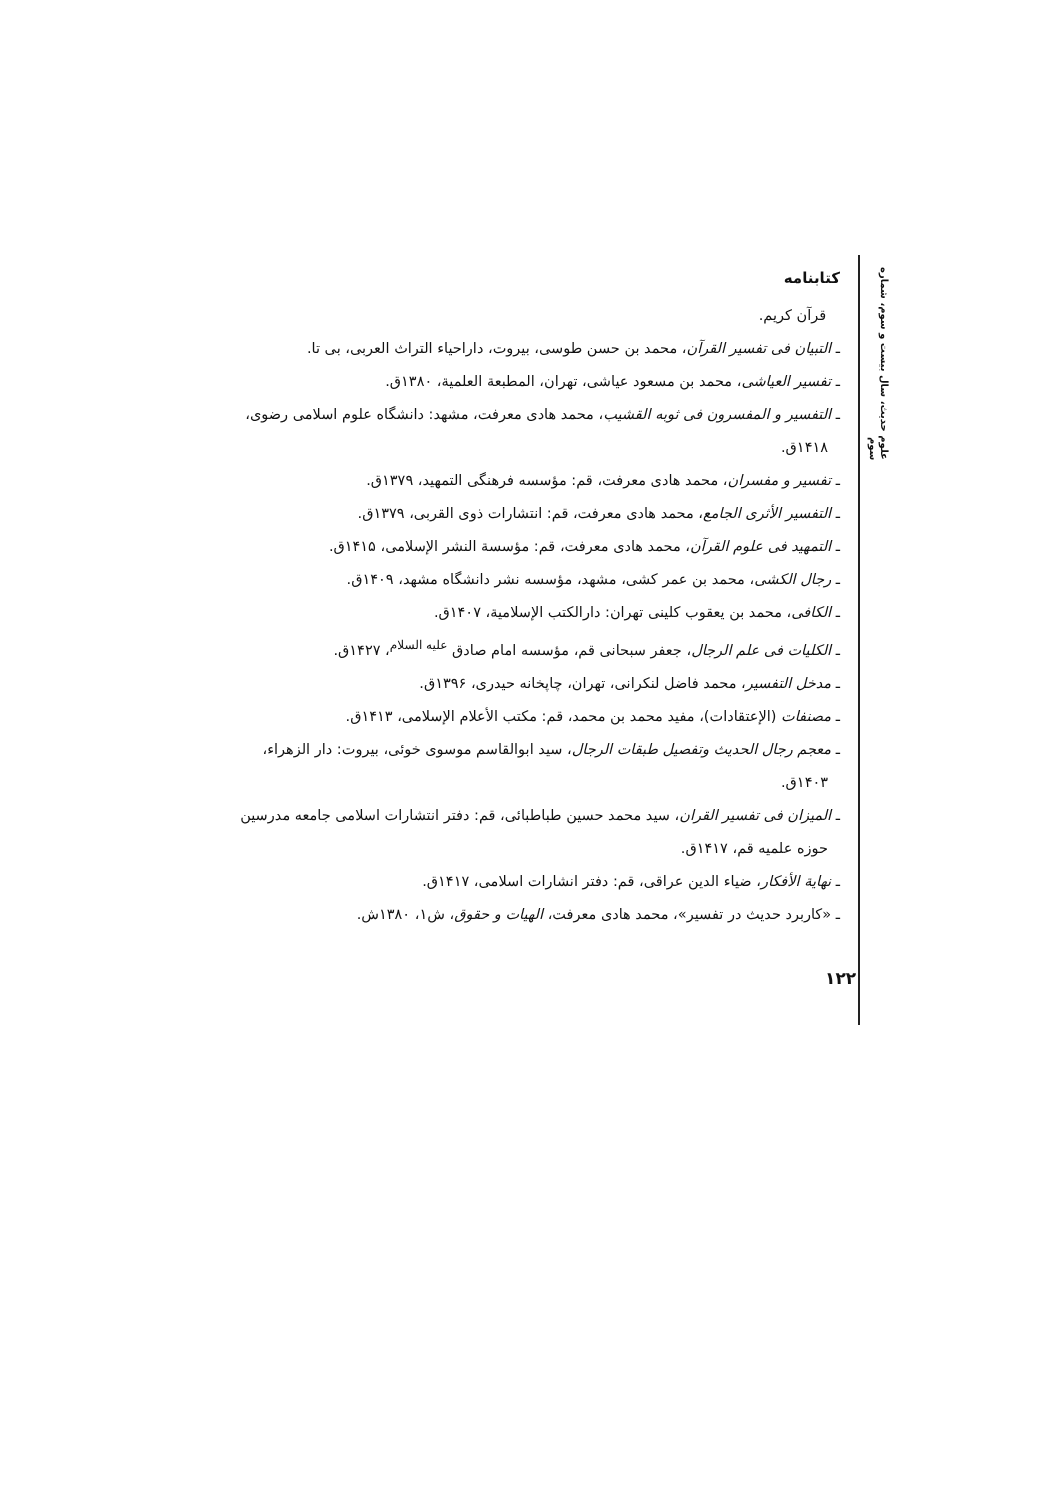علوم حدیث، سال بیست و سوم، شماره سوم
کتابنامه
قرآن کریم.
ـ التبیان فی تفسیر القرآن، محمد بن حسن طوسی، بیروت، داراحیاء التراث العربی، بی تا.
ـ تفسیر العیاشی، محمد بن مسعود عیاشی، تهران، المطبعة العلمیة، ۱۳۸۰ق.
ـ التفسیر و المفسرون فی ثوبه القشیب، محمد هادی معرفت، مشهد: دانشگاه علوم اسلامی رضوی، ۱۴۱۸ق.
ـ تفسیر و مفسران، محمد هادی معرفت، قم: مؤسسه فرهنگی التمهید، ۱۳۷۹ق.
ـ التفسیر الأثری الجامع، محمد هادی معرفت، قم: انتشارات ذوی القربی، ۱۳۷۹ق.
ـ التمهید فی علوم القرآن، محمد هادی معرفت، قم: مؤسسة النشر الإسلامی، ۱۴۱۵ق.
ـ رجال الکشی، محمد بن عمر کشی، مشهد، مؤسسه نشر دانشگاه مشهد، ۱۴۰۹ق.
ـ الکافی، محمد بن یعقوب کلینی تهران: دارالکتب الإسلامیة، ۱۴۰۷ق.
ـ الکلیات فی علم الرجال، جعفر سبحانی قم، مؤسسه امام صادق <sup>علیه السلام</sup>، ۱۴۲۷ق.
ـ مدخل التفسیر، محمد فاضل لنکرانی، تهران، چاپخانه حیدری، ۱۳۹۶ق.
ـ مصنفات (الإعتقادات)، مفید محمد بن محمد، قم: مکتب الأعلام الإسلامی، ۱۴۱۳ق.
ـ معجم رجال الحدیث وتفصیل طبقات الرجال، سید ابوالقاسم موسوی خوئی، بیروت: دار الزهراء، ۱۴۰۳ق.
ـ المیزان فی تفسیر القران، سید محمد حسین طباطبائی، قم: دفتر انتشارات اسلامی جامعه مدرسین حوزه علمیه قم، ۱۴۱۷ق.
ـ نهایة الأفکار، ضیاء الدین عراقی، قم: دفتر انشارات اسلامی، ۱۴۱۷ق.
ـ «کاربرد حدیث در تفسیر»، محمد هادی معرفت، الهیات و حقوق، ش۱، ۱۳۸۰ش.
۱۲۲